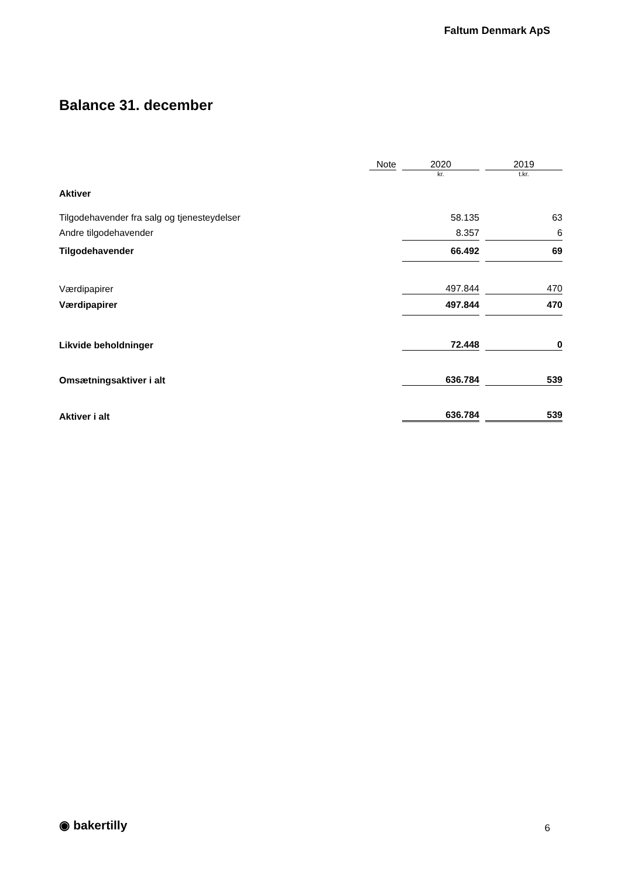Faltum Denmark ApS
Balance 31. december
| | Note | | 2020 | | 2019 |
| --- | --- | --- | --- | --- | --- |
| | | | kr. | | t.kr. |
| Aktiver | | | | | |
| Tilgodehavender fra salg og tjenesteydelser | | | 58.135 | | 63 |
| Andre tilgodehavender | | | 8.357 | | 6 |
| Tilgodehavender | | | 66.492 | | 69 |
| Værdipapirer | | | 497.844 | | 470 |
| Værdipapirer | | | 497.844 | | 470 |
| Likvide beholdninger | | | 72.448 | | 0 |
| Omsætningsaktiver i alt | | | 636.784 | | 539 |
| Aktiver i alt | | | 636.784 | | 539 |
◉ bakertilly 6